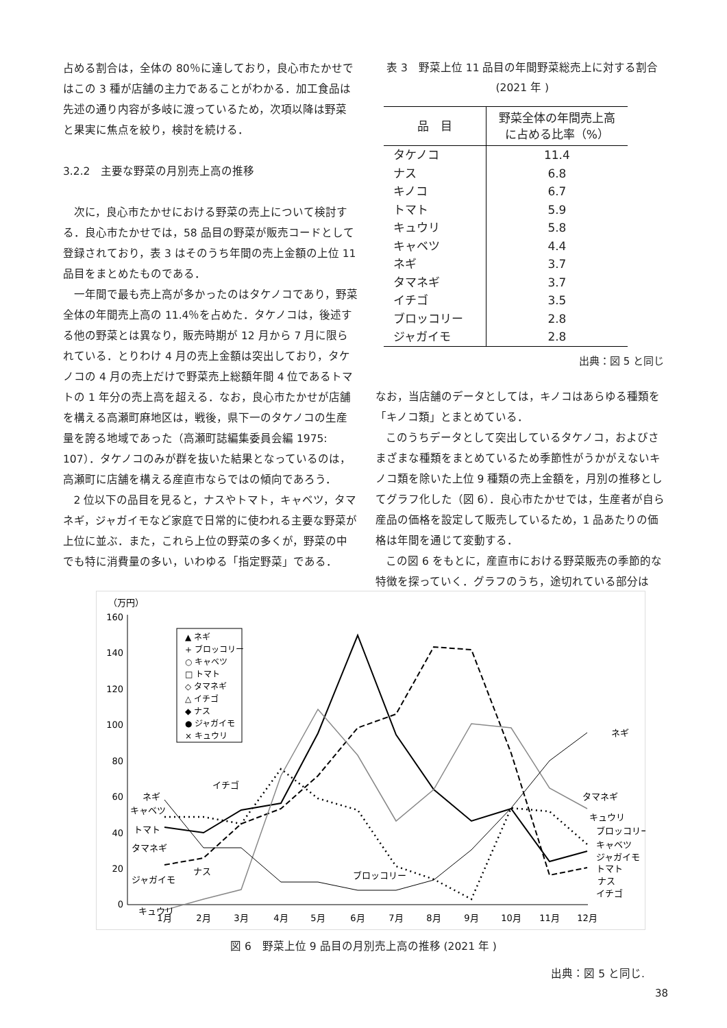占める割合は，全体の 80％に達しており，良心市たかせではこの 3 種が店舗の主力であることがわかる．加工食品は先述の通り内容が多岐に渡っているため，次項以降は野菜と果実に焦点を絞り，検討を続ける．
3.2.2　主要な野菜の月別売上高の推移
次に，良心市たかせにおける野菜の売上について検討する．良心市たかせでは，58 品目の野菜が販売コードとして登録されており，表 3 はそのうち年間の売上金額の上位 11 品目をまとめたものである．
一年間で最も売上高が多かったのはタケノコであり，野菜全体の年間売上高の 11.4％を占めた．タケノコは，後述する他の野菜とは異なり，販売時期が 12 月から 7 月に限られている．とりわけ 4 月の売上金額は突出しており，タケノコの 4 月の売上だけで野菜売上総額年間 4 位であるトマトの 1 年分の売上高を超える．なお，良心市たかせが店舗を構える高瀬町麻地区は，戦後，県下一のタケノコの生産量を誇る地域であった（高瀬町誌編集委員会編 1975: 107）．タケノコのみが群を抜いた結果となっているのは，高瀬町に店舗を構える産直市ならではの傾向であろう．
2 位以下の品目を見ると，ナスやトマト，キャベツ，タマネギ，ジャガイモなど家庭で日常的に使われる主要な野菜が上位に並ぶ．また，これら上位の野菜の多くが，野菜の中でも特に消費量の多い，いわゆる「指定野菜」である．
表 3　野菜上位 11 品目の年間野菜総売上に対する割合 (2021 年 )
| 品 目 | 野菜全体の年間売上高 に占める比率（%） |
| --- | --- |
| タケノコ | 11.4 |
| ナス | 6.8 |
| キノコ | 6.7 |
| トマト | 5.9 |
| キュウリ | 5.8 |
| キャベツ | 4.4 |
| ネギ | 3.7 |
| タマネギ | 3.7 |
| イチゴ | 3.5 |
| ブロッコリー | 2.8 |
| ジャガイモ | 2.8 |
出典：図 5 と同じ
なお，当店舗のデータとしては，キノコはあらゆる種類を「キノコ類」とまとめている．
このうちデータとして突出しているタケノコ，およびさまざまな種類をまとめているため季節性がうかがえないキノコ類を除いた上位 9 種類の売上金額を，月別の推移としてグラフ化した（図 6）．良心市たかせでは，生産者が自ら産品の価格を設定して販売しているため，1 品あたりの価格は年間を通じて変動する．
この図 6 をもとに，産直市における野菜販売の季節的な特徴を探っていく．グラフのうち，途切れている部分は
（万円）
160
140
120
100
80
60
40
20
0
1月
2月
3月
4月
5月
6月
7月
8月
9月
10月
11月
12月
ネギ
タマネギ
キュウリ
ブロッコリー
キャベツ
ジャガイモ
トマト
ナス
イチゴ
ネギ
キャベツ
トマト
タマネギ
ナス
ジャガイモ
キュウリ
イチゴ
ブロッコリー
▲ ネギ
+ ブロッコリー
○ キャベツ
□ トマト
◇ タマネギ
△ イチゴ
◆ ナス
● ジャガイモ
× キュウリ
図 6　野菜上位 9 品目の月別売上高の推移 (2021 年 )
出典：図 5 と同じ.
38